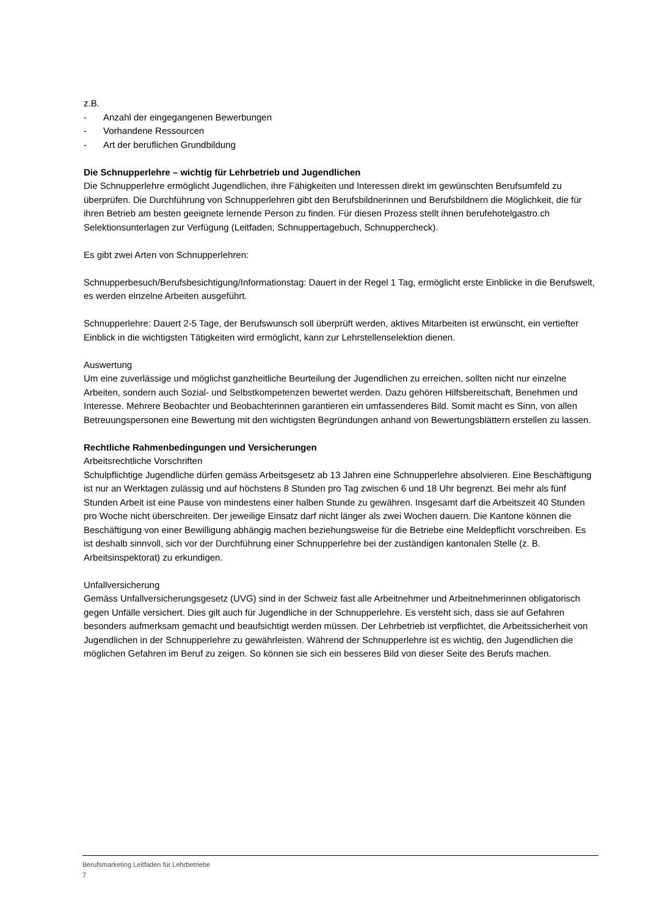z.B.
- Anzahl der eingegangenen Bewerbungen
- Vorhandene Ressourcen
- Art der beruflichen Grundbildung
Die Schnupperlehre – wichtig für Lehrbetrieb und Jugendlichen
Die Schnupperlehre ermöglicht Jugendlichen, ihre Fähigkeiten und Interessen direkt im gewünschten Berufsumfeld zu überprüfen. Die Durchführung von Schnupperlehren gibt den Berufsbildnerinnen und Berufsbildnern die Möglichkeit, die für ihren Betrieb am besten geeignete lernende Person zu finden. Für diesen Prozess stellt ihnen berufehotelgastro.ch Selektionsunterlagen zur Verfügung (Leitfaden, Schnuppertagebuch, Schnuppercheck).
Es gibt zwei Arten von Schnupperlehren:
Schnupperbesuch/Berufsbesichtigung/Informationstag: Dauert in der Regel 1 Tag, ermöglicht erste Einblicke in die Berufswelt, es werden einzelne Arbeiten ausgeführt.
Schnupperlehre: Dauert 2-5 Tage, der Berufswunsch soll überprüft werden, aktives Mitarbeiten ist erwünscht, ein vertiefter Einblick in die wichtigsten Tätigkeiten wird ermöglicht, kann zur Lehrstellenselektion dienen.
Auswertung
Um eine zuverlässige und möglichst ganzheitliche Beurteilung der Jugendlichen zu erreichen, sollten nicht nur einzelne Arbeiten, sondern auch Sozial- und Selbstkompetenzen bewertet werden. Dazu gehören Hilfsbereitschaft, Benehmen und Interesse. Mehrere Beobachter und Beobachterinnen garantieren ein umfassenderes Bild. Somit macht es Sinn, von allen Betreuungspersonen eine Bewertung mit den wichtigsten Begründungen anhand von Bewertungsblättern erstellen zu lassen.
Rechtliche Rahmenbedingungen und Versicherungen
Arbeitsrechtliche Vorschriften
Schulpflichtige Jugendliche dürfen gemäss Arbeitsgesetz ab 13 Jahren eine Schnupperlehre absolvieren. Eine Beschäftigung ist nur an Werktagen zulässig und auf höchstens 8 Stunden pro Tag zwischen 6 und 18 Uhr begrenzt. Bei mehr als fünf Stunden Arbeit ist eine Pause von mindestens einer halben Stunde zu gewähren. Insgesamt darf die Arbeitszeit 40 Stunden pro Woche nicht überschreiten. Der jeweilige Einsatz darf nicht länger als zwei Wochen dauern. Die Kantone können die Beschäftigung von einer Bewilligung abhängig machen beziehungsweise für die Betriebe eine Meldepflicht vorschreiben. Es ist deshalb sinnvoll, sich vor der Durchführung einer Schnupperlehre bei der zuständigen kantonalen Stelle (z. B. Arbeitsinspektorat) zu erkundigen.
Unfallversicherung
Gemäss Unfallversicherungsgesetz (UVG) sind in der Schweiz fast alle Arbeitnehmer und Arbeitnehmerinnen obligatorisch gegen Unfälle versichert. Dies gilt auch für Jugendliche in der Schnupperlehre. Es versteht sich, dass sie auf Gefahren besonders aufmerksam gemacht und beaufsichtigt werden müssen. Der Lehrbetrieb ist verpflichtet, die Arbeitssicherheit von Jugendlichen in der Schnupperlehre zu gewährleisten. Während der Schnupperlehre ist es wichtig, den Jugendlichen die möglichen Gefahren im Beruf zu zeigen. So können sie sich ein besseres Bild von dieser Seite des Berufs machen.
Berufsmarketing Leitfaden für Lehrbetriebe
7